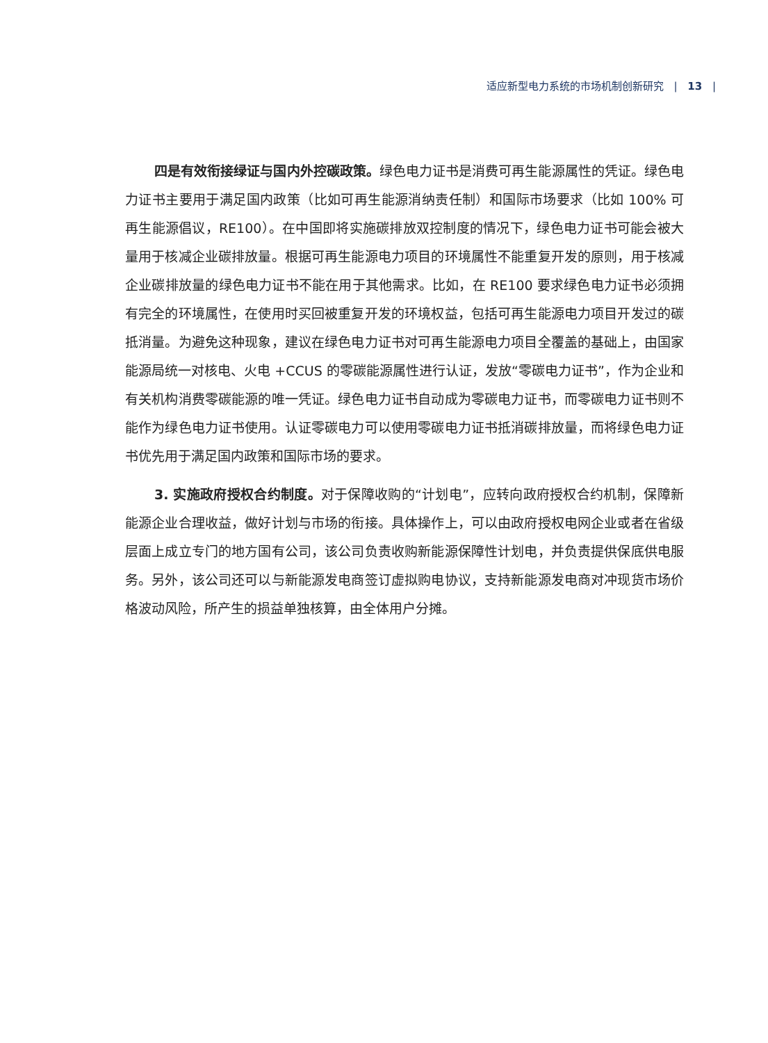适应新型电力系统的市场机制创新研究 | 13 |
四是有效衔接绿证与国内外控碳政策。绿色电力证书是消费可再生能源属性的凭证。绿色电力证书主要用于满足国内政策（比如可再生能源消纳责任制）和国际市场要求（比如 100% 可再生能源倡议，RE100）。在中国即将实施碳排放双控制度的情况下，绿色电力证书可能会被大量用于核减企业碳排放量。根据可再生能源电力项目的环境属性不能重复开发的原则，用于核减企业碳排放量的绿色电力证书不能在用于其他需求。比如，在 RE100 要求绿色电力证书必须拥有完全的环境属性，在使用时买回被重复开发的环境权益，包括可再生能源电力项目开发过的碳抵消量。为避免这种现象，建议在绿色电力证书对可再生能源电力项目全覆盖的基础上，由国家能源局统一对核电、火电 +CCUS 的零碳能源属性进行认证，发放“零碳电力证书”，作为企业和有关机构消费零碳能源的唯一凭证。绿色电力证书自动成为零碳电力证书，而零碳电力证书则不能作为绿色电力证书使用。认证零碳电力可以使用零碳电力证书抵消碳排放量，而将绿色电力证书优先用于满足国内政策和国际市场的要求。
3. 实施政府授权合约制度。对于保障收购的“计划电”，应转向政府授权合约机制，保障新能源企业合理收益，做好计划与市场的衔接。具体操作上，可以由政府授权电网企业或者在省级层面上成立专门的地方国有公司，该公司负责收购新能源保障性计划电，并负责提供保底供电服务。另外，该公司还可以与新能源发电商签订虚拟购电协议，支持新能源发电商对冲现货市场价格波动风险，所产生的损益单独核算，由全体用户分摊。